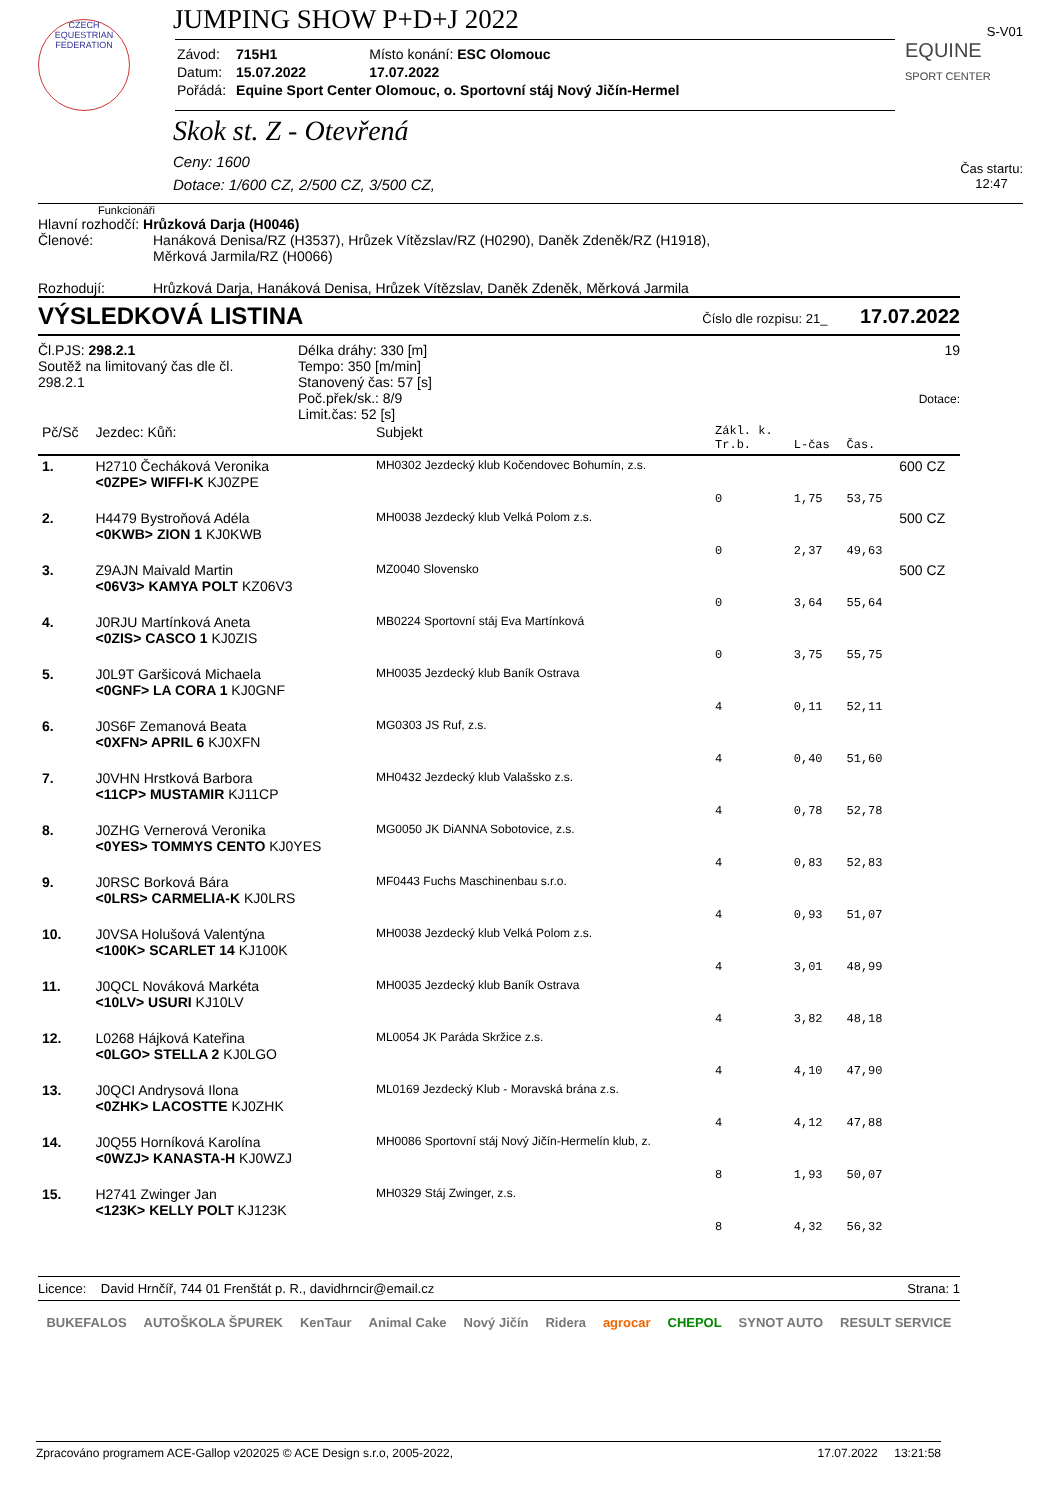JUMPING SHOW P+D+J 2022
S-V01
CZECH EQUESTRIAN FEDERATION
| Závod: | 715H1 | Místo konání: ESC Olomouc |
| Datum: | 15.07.2022 | 17.07.2022 |
| Pořádá: | Equine Sport Center Olomouc, o. Sportovní stáj Nový Jičín-Hermel | |
EQUINE
SPORT CENTER
Skok st. Z - Otevřená
Ceny: 1600
Dotace: 1/600 CZ, 2/500 CZ, 3/500 CZ,
Čas startu:
12:47
Funkcionáři
Hlavní rozhodčí: Hrůzková Darja (H0046)
Členové: Hanáková Denisa/RZ (H3537), Hrůzek Vítězslav/RZ (H0290), Daněk Zdeněk/RZ (H1918),
Měrková Jarmila/RZ (H0066)
Rozhodují: Hrůzková Darja, Hanáková Denisa, Hrůzek Vítězslav, Daněk Zdeněk, Měrková Jarmila
VÝSLEDKOVÁ LISTINA Číslo dle rozpisu: 21_ 17.07.2022
Čl.PJS: 298.2.1
Soutěž na limitovaný čas dle čl. 298.2.1
Délka dráhy: 330 [m]
Tempo: 350 [m/min]
Stanovený čas: 57 [s]
Poč.přek/sk.: 8/9
Limit.čas: 52 [s]
19
Dotace:
| Pč/Sč | Jezdec: Kůň: | Subjekt | Zákl. k. Tr.b. | L-čas | Čas. | |
| 1. | H2710 Čecháková Veronika <0ZPE> WIFFI-K KJ0ZPE | MH0302 Jezdecký klub Kočendovec Bohumín, z.s. | 0 | 1,75 | 53,75 | 600 CZ |
| 2. | H4479 Bystroňová Adéla <0KWB> ZION 1 KJ0KWB | MH0038 Jezdecký klub Velká Polom z.s. | 0 | 2,37 | 49,63 | 500 CZ |
| 3. | Z9AJN Maivald Martin <06V3> KAMYA POLT KZ06V3 | MZ0040 Slovensko | 0 | 3,64 | 55,64 | 500 CZ |
| 4. | J0RJU Martínková Aneta <0ZIS> CASCO 1 KJ0ZIS | MB0224 Sportovní stáj Eva Martínková | 0 | 3,75 | 55,75 | |
| 5. | J0L9T Garšicová Michaela <0GNF> LA CORA 1 KJ0GNF | MH0035 Jezdecký klub Baník Ostrava | 4 | 0,11 | 52,11 | |
| 6. | J0S6F Zemanová Beata <0XFN> APRIL 6 KJ0XFN | MG0303 JS Ruf, z.s. | 4 | 0,40 | 51,60 | |
| 7. | J0VHN Hrstková Barbora <11CP> MUSTAMIR KJ11CP | MH0432 Jezdecký klub Valašsko z.s. | 4 | 0,78 | 52,78 | |
| 8. | J0ZHG Vernerová Veronika <0YES> TOMMYS CENTO KJ0YES | MG0050 JK DiANNA Sobotovice, z.s. | 4 | 0,83 | 52,83 | |
| 9. | J0RSC Borková Bára <0LRS> CARMELIA-K KJ0LRS | MF0443 Fuchs Maschinenbau s.r.o. | 4 | 0,93 | 51,07 | |
| 10. | J0VSA Holušová Valentýna <100K> SCARLET 14 KJ100K | MH0038 Jezdecký klub Velká Polom z.s. | 4 | 3,01 | 48,99 | |
| 11. | J0QCL Nováková Markéta <10LV> USURI KJ10LV | MH0035 Jezdecký klub Baník Ostrava | 4 | 3,82 | 48,18 | |
| 12. | L0268 Hájková Kateřina <0LGO> STELLA 2 KJ0LGO | ML0054 JK Paráda Skržice z.s. | 4 | 4,10 | 47,90 | |
| 13. | J0QCI Andrysová Ilona <0ZHK> LACOSTTE KJ0ZHK | ML0169 Jezdecký Klub - Moravská brána z.s. | 4 | 4,12 | 47,88 | |
| 14. | J0Q55 Horníková Karolína <0WZJ> KANASTA-H KJ0WZJ | MH0086 Sportovní stáj Nový Jičín-Hermelín klub, z. | 8 | 1,93 | 50,07 | |
| 15. | H2741 Zwinger Jan <123K> KELLY POLT KJ123K | MH0329 Stáj Zwinger, z.s. | 8 | 4,32 | 56,32 | |
Licence: David Hrnčíř, 744 01 Frenštát p. R., davidhrncir@email.cz Strana: 1
BUKEFALOS AUTOŠKOLA ŠPUREK KenTaur Animal Cake Nový Jičín Ridera agrocar CHEPOL SYNOT AUTO RESULT SERVICE
Zpracováno programem ACE-Gallop v202025 © ACE Design s.r.o, 2005-2022, 17.07.2022 13:21:58